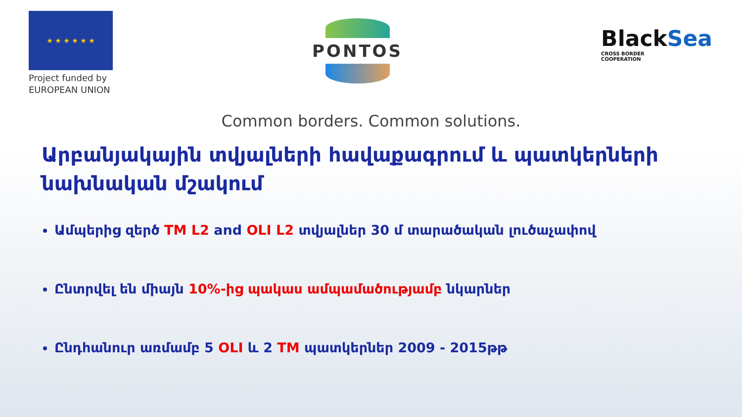★ ★ ★ ★ ★ ★
Project funded by
EUROPEAN UNION
PONTOS
BlackSea
CROSS BORDER
COOPERATION
Common borders. Common solutions.
Արբանյակային տվյալների հավաքագրում և պատկերների նախնական մշակում
Ամպերից զերծ TM L2 and OLI L2 տվյալներ 30 մ տարածական լուծաչափով
Ընտրվել են միայն 10%-ից պակաս ամպամածությամբ նկարներ
Ընդհանուր առմամբ 5 OLI և 2 TM պատկերներ 2009 - 2015թթ